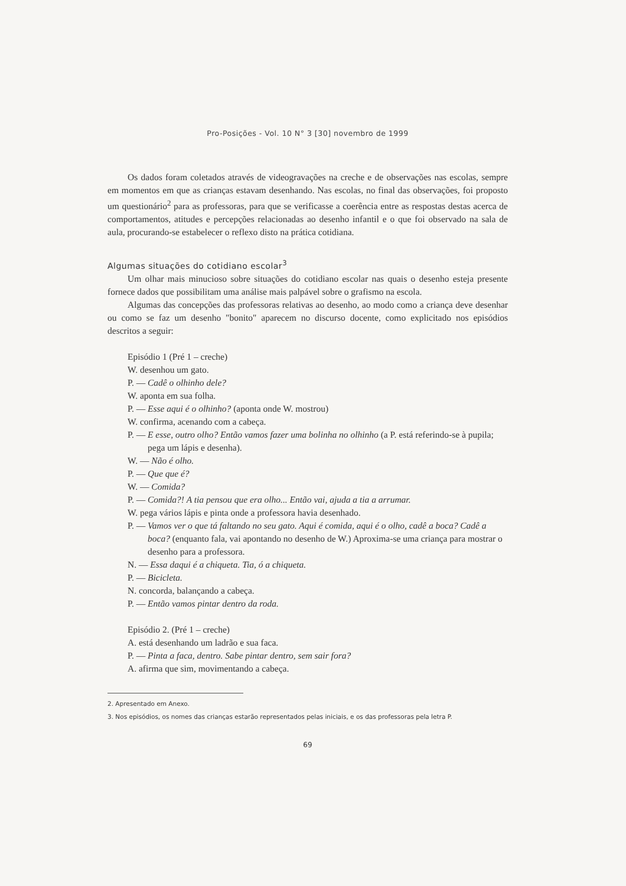Pro-Posições - Vol. 10 N° 3 [30] novembro de 1999
Os dados foram coletados através de videogravações na creche e de observações nas escolas, sempre em momentos em que as crianças estavam desenhando. Nas escolas, no final das observações, foi proposto um questionário<sup>2</sup> para as professoras, para que se verificasse a coerência entre as respostas destas acerca de comportamentos, atitudes e percepções relacionadas ao desenho infantil e o que foi observado na sala de aula, procurando-se estabelecer o reflexo disto na prática cotidiana.
Algumas situações do cotidiano escolar<sup>3</sup>
Um olhar mais minucioso sobre situações do cotidiano escolar nas quais o desenho esteja presente fornece dados que possibilitam uma análise mais palpável sobre o grafismo na escola.
Algumas das concepções das professoras relativas ao desenho, ao modo como a criança deve desenhar ou como se faz um desenho "bonito" aparecem no discurso docente, como explicitado nos episódios descritos a seguir:
Episódio 1 (Pré 1 – creche)
W. desenhou um gato.
P. — Cadê o olhinho dele?
W. aponta em sua folha.
P. — Esse aqui é o olhinho? (aponta onde W. mostrou)
W. confirma, acenando com a cabeça.
P. — E esse, outro olho? Então vamos fazer uma bolinha no olhinho (a P. está referindo-se à pupila; pega um lápis e desenha).
W. — Não é olho.
P. — Que que é?
W. — Comida?
P. — Comida?! A tia pensou que era olho... Então vai, ajuda a tia a arrumar.
W. pega vários lápis e pinta onde a professora havia desenhado.
P. — Vamos ver o que tá faltando no seu gato. Aqui é comida, aqui é o olho, cadê a boca? Cadê a boca? (enquanto fala, vai apontando no desenho de W.) Aproxima-se uma criança para mostrar o desenho para a professora.
N. — Essa daqui é a chiqueta. Tia, ó a chiqueta.
P. — Bicicleta.
N. concorda, balançando a cabeça.
P. — Então vamos pintar dentro da roda.
Episódio 2. (Pré 1 – creche)
A. está desenhando um ladrão e sua faca.
P. — Pinta a faca, dentro. Sabe pintar dentro, sem sair fora?
A. afirma que sim, movimentando a cabeça.
2. Apresentado em Anexo.
3. Nos episódios, os nomes das crianças estarão representados pelas iniciais, e os das professoras pela letra P.
69